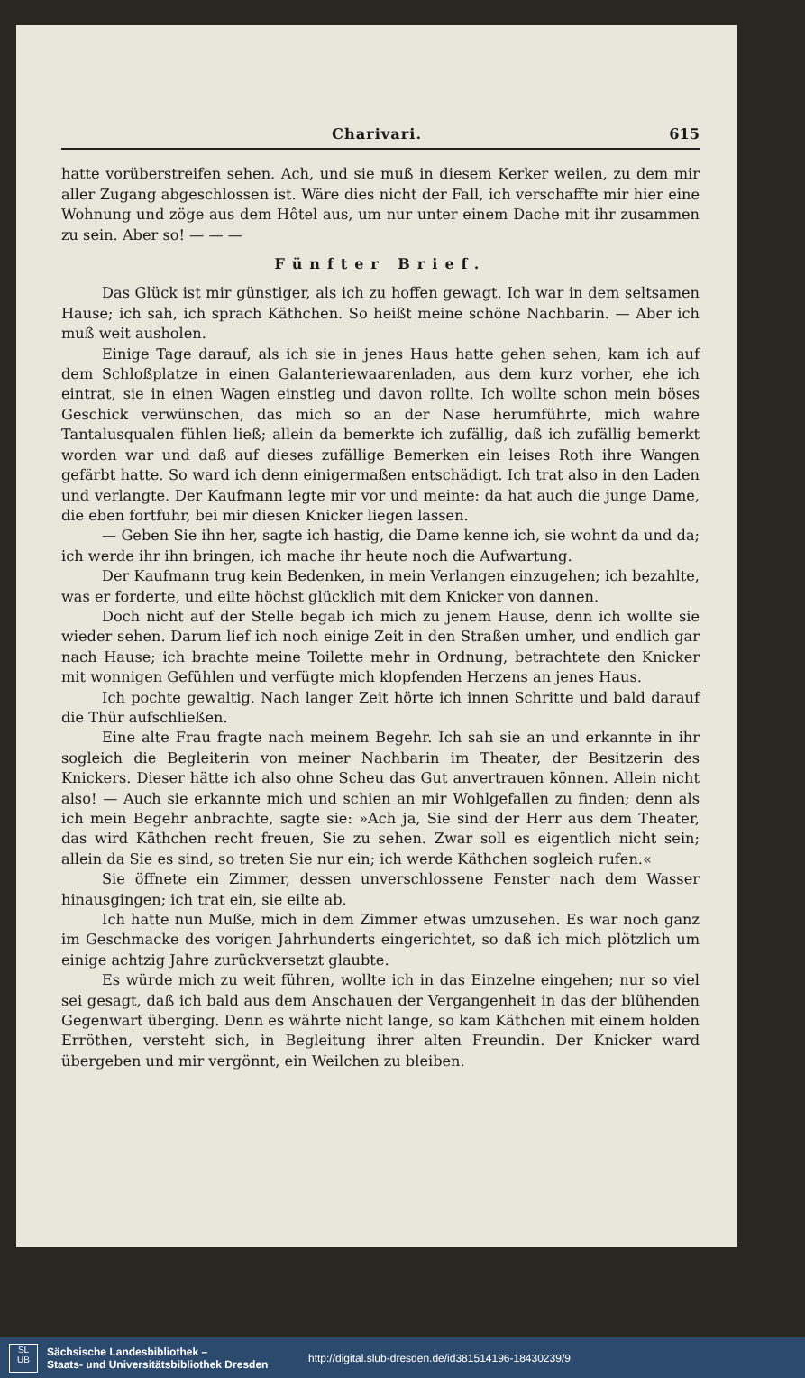Charivari. 615
hatte vorüberstreifen sehen. Ach, und sie muß in diesem Kerker weilen, zu dem mir aller Zugang abgeschlossen ist. Wäre dies nicht der Fall, ich verschaffte mir hier eine Wohnung und zöge aus dem Hôtel aus, um nur unter einem Dache mit ihr zusammen zu sein. Aber so! — — —
Fünfter Brief.
Das Glück ist mir günstiger, als ich zu hoffen gewagt. Ich war in dem seltsamen Hause; ich sah, ich sprach Käthchen. So heißt meine schöne Nachbarin. — Aber ich muß weit ausholen.
Einige Tage darauf, als ich sie in jenes Haus hatte gehen sehen, kam ich auf dem Schloßplatze in einen Galanteriewaarenladen, aus dem kurz vorher, ehe ich eintrat, sie in einen Wagen einstieg und davon rollte. Ich wollte schon mein böses Geschick verwünschen, das mich so an der Nase herumführte, mich wahre Tantalusqualen fühlen ließ; allein da bemerkte ich zufällig, daß ich zufällig bemerkt worden war und daß auf dieses zufällige Bemerken ein leises Roth ihre Wangen gefärbt hatte. So ward ich denn einigermaßen entschädigt. Ich trat also in den Laden und verlangte. Der Kaufmann legte mir vor und meinte: da hat auch die junge Dame, die eben fortfuhr, bei mir diesen Knicker liegen lassen.
— Geben Sie ihn her, sagte ich hastig, die Dame kenne ich, sie wohnt da und da; ich werde ihr ihn bringen, ich mache ihr heute noch die Aufwartung.
Der Kaufmann trug kein Bedenken, in mein Verlangen einzugehen; ich bezahlte, was er forderte, und eilte höchst glücklich mit dem Knicker von dannen.
Doch nicht auf der Stelle begab ich mich zu jenem Hause, denn ich wollte sie wieder sehen. Darum lief ich noch einige Zeit in den Straßen umher, und endlich gar nach Hause; ich brachte meine Toilette mehr in Ordnung, betrachtete den Knicker mit wonnigen Gefühlen und verfügte mich klopfenden Herzens an jenes Haus.
Ich pochte gewaltig. Nach langer Zeit hörte ich innen Schritte und bald darauf die Thür aufschließen.
Eine alte Frau fragte nach meinem Begehr. Ich sah sie an und erkannte in ihr sogleich die Begleiterin von meiner Nachbarin im Theater, der Besitzerin des Knickers. Dieser hätte ich also ohne Scheu das Gut anvertrauen können. Allein nicht also! — Auch sie erkannte mich und schien an mir Wohlgefallen zu finden; denn als ich mein Begehr anbrachte, sagte sie: »Ach ja, Sie sind der Herr aus dem Theater, das wird Käthchen recht freuen, Sie zu sehen. Zwar soll es eigentlich nicht sein; allein da Sie es sind, so treten Sie nur ein; ich werde Käthchen sogleich rufen.«
Sie öffnete ein Zimmer, dessen unverschlossene Fenster nach dem Wasser hinausgingen; ich trat ein, sie eilte ab.
Ich hatte nun Muße, mich in dem Zimmer etwas umzusehen. Es war noch ganz im Geschmacke des vorigen Jahrhunderts eingerichtet, so daß ich mich plötzlich um einige achtzig Jahre zurückversetzt glaubte.
Es würde mich zu weit führen, wollte ich in das Einzelne eingehen; nur so viel sei gesagt, daß ich bald aus dem Anschauen der Vergangenheit in das der blühenden Gegenwart überging. Denn es währte nicht lange, so kam Käthchen mit einem holden Erröthen, versteht sich, in Begleitung ihrer alten Freundin. Der Knicker ward übergeben und mir vergönnt, ein Weilchen zu bleiben.
SL
UB
Sächsische Landesbibliothek –
Staats- und Universitätsbibliothek Dresden
http://digital.slub-dresden.de/id381514196-18430239/9